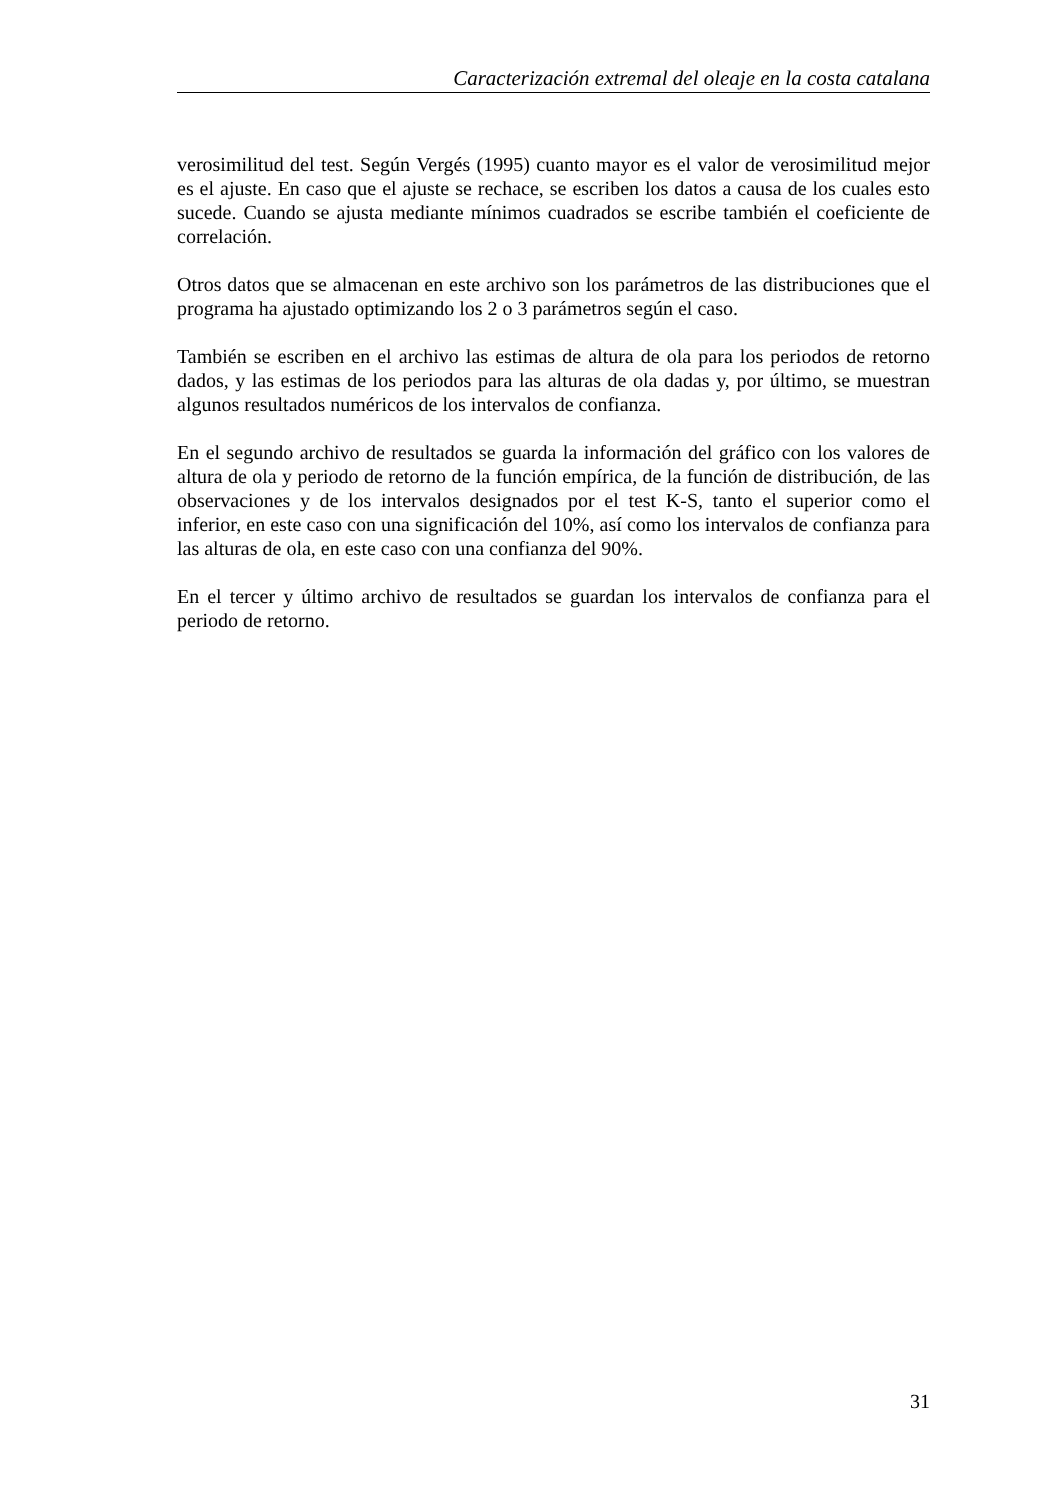Caracterización extremal del oleaje en la costa catalana
verosimilitud del test. Según Vergés (1995) cuanto mayor es el valor de verosimilitud mejor es el ajuste. En caso que el ajuste se rechace, se escriben los datos a causa de los cuales esto sucede. Cuando se ajusta mediante mínimos cuadrados se escribe también el coeficiente de correlación.
Otros datos que se almacenan en este archivo son los parámetros de las distribuciones que el programa ha ajustado optimizando los 2 o 3 parámetros según el caso.
También se escriben en el archivo las estimas de altura de ola para los periodos de retorno dados, y las estimas de los periodos para las alturas de ola dadas y, por último, se muestran algunos resultados numéricos de los intervalos de confianza.
En el segundo archivo de resultados se guarda la información del gráfico con los valores de altura de ola y periodo de retorno de la función empírica, de la función de distribución, de las observaciones y de los intervalos designados por el test K-S, tanto el superior como el inferior, en este caso con una significación del 10%, así como los intervalos de confianza para las alturas de ola, en este caso con una confianza del 90%.
En el tercer y último archivo de resultados se guardan los intervalos de confianza para el periodo de retorno.
31